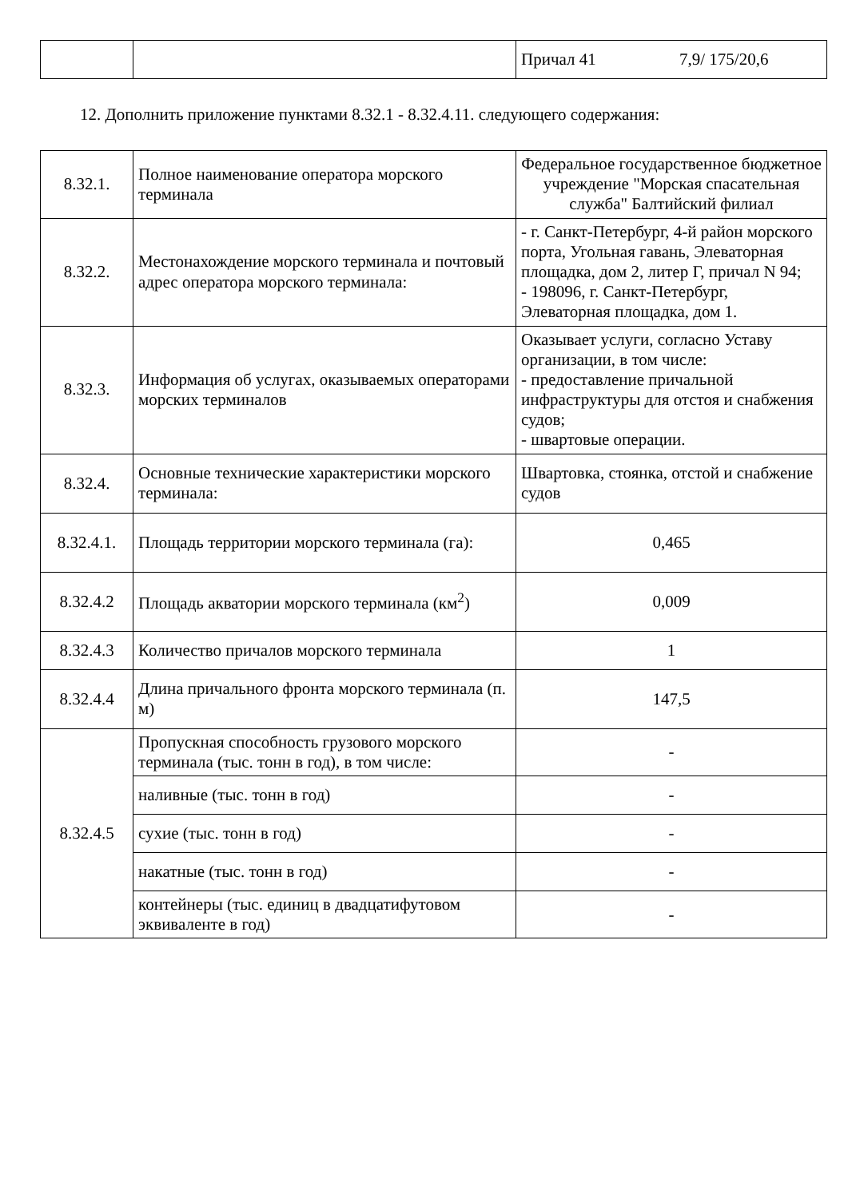| | | Причал 41 | 7,9/ 175/20,6 |
12. Дополнить приложение пунктами 8.32.1 - 8.32.4.11. следующего содержания:
| 8.32.1. | Полное наименование оператора морского терминала | Федеральное государственное бюджетное учреждение "Морская спасательная служба" Балтийский филиал |
| 8.32.2. | Местонахождение морского терминала и почтовый адрес оператора морского терминала: | - г. Санкт-Петербург, 4-й район морского порта, Угольная гавань, Элеваторная площадка, дом 2, литер Г, причал N 94; - 198096, г. Санкт-Петербург, Элеваторная площадка, дом 1. |
| 8.32.3. | Информация об услугах, оказываемых операторами морских терминалов | Оказывает услуги, согласно Уставу организации, в том числе: - предоставление причальной инфраструктуры для отстоя и снабжения судов; - швартовые операции. |
| 8.32.4. | Основные технические характеристики морского терминала: | Швартовка, стоянка, отстой и снабжение судов |
| 8.32.4.1. | Площадь территории морского терминала (га): | 0,465 |
| 8.32.4.2 | Площадь акватории морского терминала (км<sup>2</sup>) | 0,009 |
| 8.32.4.3 | Количество причалов морского терминала | 1 |
| 8.32.4.4 | Длина причального фронта морского терминала (п. м) | 147,5 |
| 8.32.4.5 | Пропускная способность грузового морского терминала (тыс. тонн в год), в том числе: | - |
| | наливные (тыс. тонн в год) | - |
| | сухие (тыс. тонн в год) | - |
| | накатные (тыс. тонн в год) | - |
| | контейнеры (тыс. единиц в двадцатифутовом эквиваленте в год) | - |